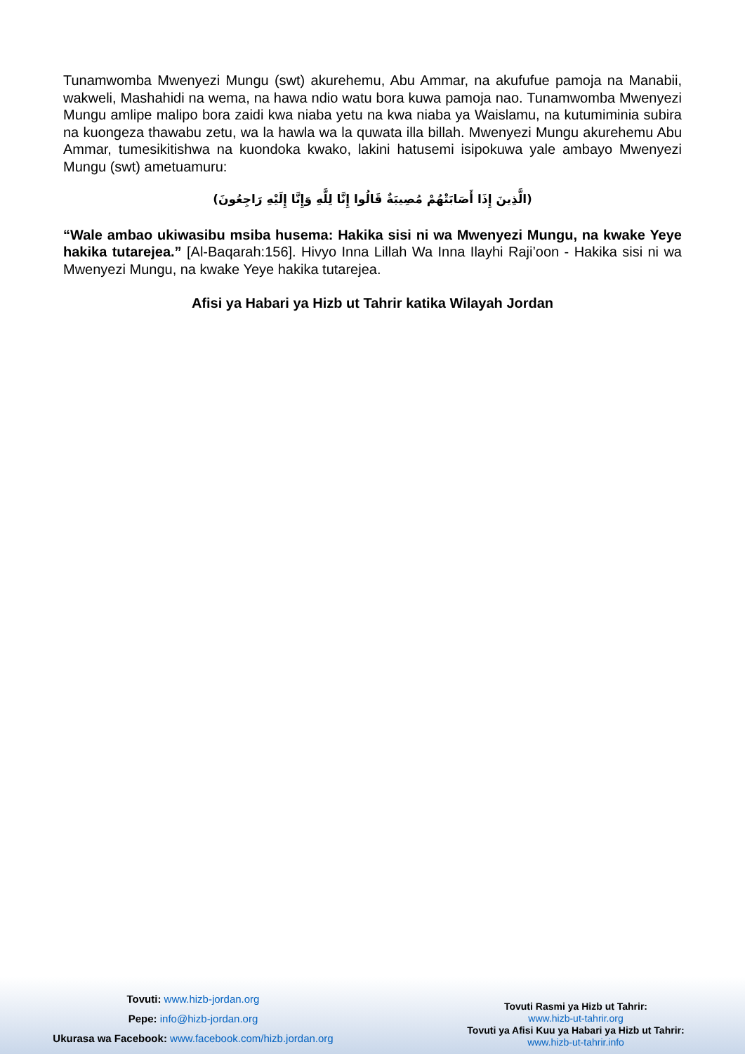Tunamwomba Mwenyezi Mungu (swt) akurehemu, Abu Ammar, na akufufue pamoja na Manabii, wakweli, Mashahidi na wema, na hawa ndio watu bora kuwa pamoja nao. Tunamwomba Mwenyezi Mungu amlipe malipo bora zaidi kwa niaba yetu na kwa niaba ya Waislamu, na kutumiminia subira na kuongeza thawabu zetu, wa la hawla wa la quwata illa billah. Mwenyezi Mungu akurehemu Abu Ammar, tumesikitishwa na kuondoka kwako, lakini hatusemi isipokuwa yale ambayo Mwenyezi Mungu (swt) ametuamuru:
(الَّذِينَ إِذَا أَصَابَتْهُمْ مُصِيبَةٌ قَالُوا إِنَّا لِلَّهِ وَإِنَّا إِلَيْهِ رَاجِعُونَ)
“Wale ambao ukiwasibu msiba husema: Hakika sisi ni wa Mwenyezi Mungu, na kwake Yeye hakika tutarejea.” [Al-Baqarah:156]. Hivyo Inna Lillah Wa Inna Ilayhi Raji’oon - Hakika sisi ni wa Mwenyezi Mungu, na kwake Yeye hakika tutarejea.
Afisi ya Habari ya Hizb ut Tahrir katika Wilayah Jordan
Tovuti: www.hizb-jordan.org
Pepe: info@hizb-jordan.org
Ukurasa wa Facebook: www.facebook.com/hizb.jordan.org
Tovuti Rasmi ya Hizb ut Tahrir:
www.hizb-ut-tahrir.org
Tovuti ya Afisi Kuu ya Habari ya Hizb ut Tahrir:
www.hizb-ut-tahrir.info